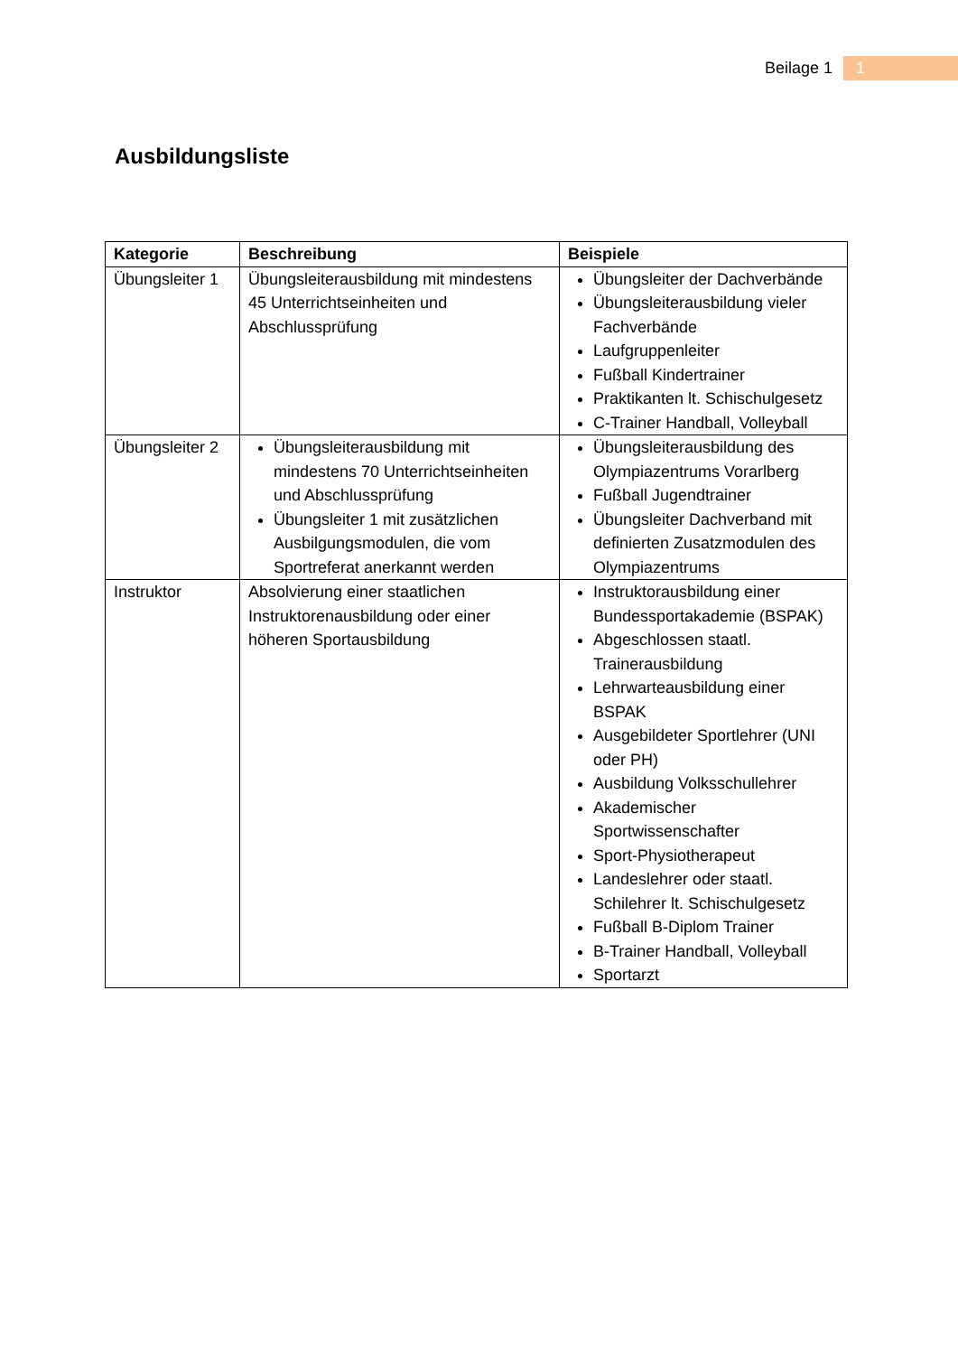Beilage 1 1
Ausbildungsliste
| Kategorie | Beschreibung | Beispiele |
| --- | --- | --- |
| Übungsleiter 1 | Übungsleiterausbildung mit mindestens 45 Unterrichtseinheiten und Abschlussprüfung | Übungsleiter der Dachverbände Übungsleiterausbildung vieler Fachverbände Laufgruppenleiter Fußball Kindertrainer Praktikanten lt. Schischulgesetz C-Trainer Handball, Volleyball |
| Übungsleiter 2 | Übungsleiterausbildung mit mindestens 70 Unterrichtseinheiten und Abschlussprüfung Übungsleiter 1 mit zusätzlichen Ausbilgungsmodulen, die vom Sportreferat anerkannt werden | Übungsleiterausbildung des Olympiazentrums Vorarlberg Fußball Jugendtrainer Übungsleiter Dachverband mit definierten Zusatzmodulen des Olympiazentrums |
| Instruktor | Absolvierung einer staatlichen Instruktorenausbildung oder einer höheren Sportausbildung | Instruktorausbildung einer Bundessportakademie (BSPAK) Abgeschlossen staatl. Trainerausbildung Lehrwarteausbildung einer BSPAK Ausgebildeter Sportlehrer (UNI oder PH) Ausbildung Volksschullehrer Akademischer Sportwissenschafter Sport-Physiotherapeut Landeslehrer oder staatl. Schilehrer lt. Schischulgesetz Fußball B-Diplom Trainer B-Trainer Handball, Volleyball Sportarzt |